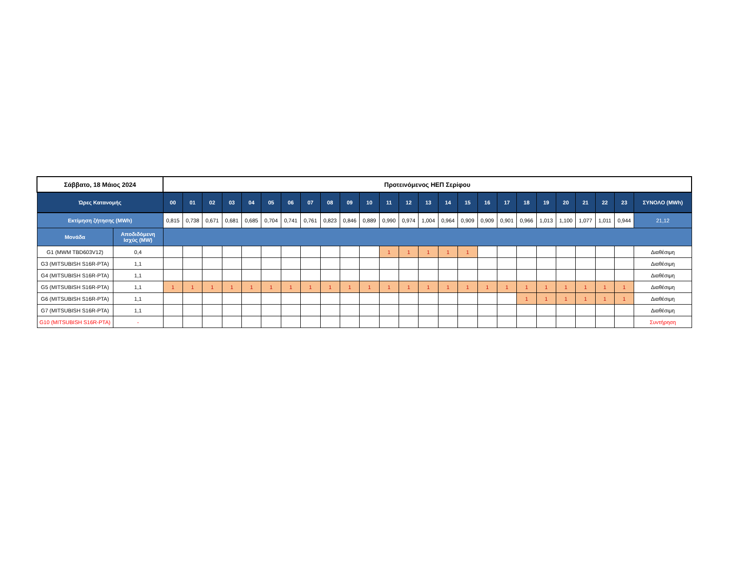| Σάββατο, 18 Μάιος 2024 | | Προτεινόμενος ΗΕΠ Σερίφου | | | | | | | | | | | | | | | | | | | | | | | | |
| --- | --- | --- | --- | --- | --- | --- | --- | --- | --- | --- | --- | --- | --- | --- | --- | --- | --- | --- | --- | --- | --- | --- | --- | --- | --- | --- |
| Ώρες Κατανομής | | 00 | 01 | 02 | 03 | 04 | 05 | 06 | 07 | 08 | 09 | 10 | 11 | 12 | 13 | 14 | 15 | 16 | 17 | 18 | 19 | 20 | 21 | 22 | 23 | ΣΥΝΟΛΟ (MWh) |
| Εκτίμηση ζήτησης (MWh) | | 0,815 | 0,738 | 0,671 | 0,681 | 0,685 | 0,704 | 0,741 | 0,761 | 0,823 | 0,846 | 0,889 | 0,990 | 0,974 | 1,004 | 0,964 | 0,909 | 0,909 | 0,901 | 0,966 | 1,013 | 1,100 | 1,077 | 1,011 | 0,944 | 21,12 |
| Μονάδα | Αποδιδόμενη Ισχύς (MW) | | | | | | | | | | | | | | | | | | | | | | | | | |
| G1 (MWM TBD603V12) | 0,4 | | | | | | | | | | | | 1 | 1 | 1 | 1 | 1 | | | | | | | | | Διαθέσιμη |
| G3 (MITSUBISH S16R-PTA) | 1,1 | | | | | | | | | | | | | | | | | | | | | | | | | Διαθέσιμη |
| G4 (MITSUBISH S16R-PTA) | 1,1 | | | | | | | | | | | | | | | | | | | | | | | | | Διαθέσιμη |
| G5 (MITSUBISH S16R-PTA) | 1,1 | 1 | 1 | 1 | 1 | 1 | 1 | 1 | 1 | 1 | 1 | 1 | 1 | 1 | 1 | 1 | 1 | 1 | 1 | 1 | 1 | 1 | 1 | 1 | 1 | Διαθέσιμη |
| G6 (MITSUBISH S16R-PTA) | 1,1 | | | | | | | | | | | | | | | | | | | 1 | 1 | 1 | 1 | 1 | 1 | Διαθέσιμη |
| G7 (MITSUBISH S16R-PTA) | 1,1 | | | | | | | | | | | | | | | | | | | | | | | | | Διαθέσιμη |
| G10 (MITSUBISH S16R-PTA) | - | | | | | | | | | | | | | | | | | | | | | | | | | Συντήρηση |